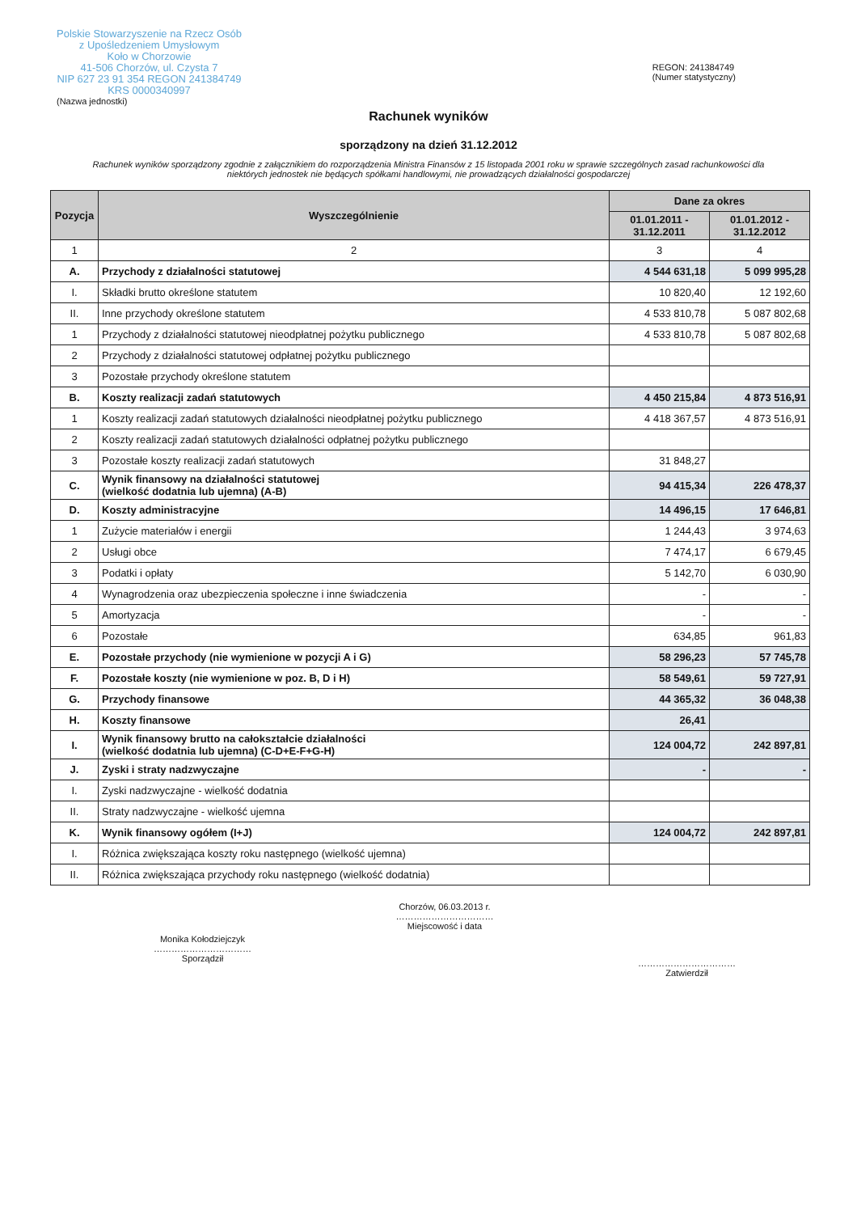Polskie Stowarzyszenie na Rzecz Osób
z Upośledzeniem Umysłowym
Koło w Chorzowie
41-506 Chorzów, ul. Czysta 7
NIP 627 23 91 354 REGON 241384749
KRS 0000340997
(Nazwa jednostki)
REGON: 241384749
(Numer statystyczny)
Rachunek wyników
sporządzony na dzień 31.12.2012
Rachunek wyników sporządzony zgodnie z załącznikiem do rozporządzenia Ministra Finansów z 15 listopada 2001 roku w sprawie szczególnych zasad rachunkowości dla niektórych jednostek nie będących spółkami handlowymi, nie prowadzących działalności gospodarczej
| Pozycja | Wyszczególnienie | Dane za okres | |
| --- | --- | --- | --- |
| | | 01.01.2011 - 31.12.2011 | 01.01.2012 - 31.12.2012 |
| 1 | 2 | 3 | 4 |
| A. | Przychody z działalności statutowej | 4 544 631,18 | 5 099 995,28 |
| I. | Składki brutto określone statutem | 10 820,40 | 12 192,60 |
| II. | Inne przychody określone statutem | 4 533 810,78 | 5 087 802,68 |
| 1 | Przychody z działalności statutowej nieodpłatnej pożytku publicznego | 4 533 810,78 | 5 087 802,68 |
| 2 | Przychody z działalności statutowej odpłatnej pożytku publicznego | | |
| 3 | Pozostałe przychody określone statutem | | |
| B. | Koszty realizacji zadań statutowych | 4 450 215,84 | 4 873 516,91 |
| 1 | Koszty realizacji zadań statutowych działalności nieodpłatnej pożytku publicznego | 4 418 367,57 | 4 873 516,91 |
| 2 | Koszty realizacji zadań statutowych działalności odpłatnej pożytku publicznego | | |
| 3 | Pozostałe koszty realizacji zadań statutowych | 31 848,27 | |
| C. | Wynik finansowy na działalności statutowej (wielkość dodatnia lub ujemna) (A-B) | 94 415,34 | 226 478,37 |
| D. | Koszty administracyjne | 14 496,15 | 17 646,81 |
| 1 | Zużycie materiałów i energii | 1 244,43 | 3 974,63 |
| 2 | Usługi obce | 7 474,17 | 6 679,45 |
| 3 | Podatki i opłaty | 5 142,70 | 6 030,90 |
| 4 | Wynagrodzenia oraz ubezpieczenia społeczne i inne świadczenia | - | - |
| 5 | Amortyzacja | - | - |
| 6 | Pozostałe | 634,85 | 961,83 |
| E. | Pozostałe przychody (nie wymienione w pozycji A i G) | 58 296,23 | 57 745,78 |
| F. | Pozostałe koszty (nie wymienione w poz. B, D i H) | 58 549,61 | 59 727,91 |
| G. | Przychody finansowe | 44 365,32 | 36 048,38 |
| H. | Koszty finansowe | 26,41 | |
| I. | Wynik finansowy brutto na całokształcie działalności (wielkość dodatnia lub ujemna) (C-D+E-F+G-H) | 124 004,72 | 242 897,81 |
| J. | Zyski i straty nadzwyczajne | - | - |
| I. | Zyski nadzwyczajne - wielkość dodatnia | | |
| II. | Straty nadzwyczajne - wielkość ujemna | | |
| K. | Wynik finansowy ogółem (I+J) | 124 004,72 | 242 897,81 |
| I. | Różnica zwiększająca koszty roku następnego (wielkość ujemna) | | |
| II. | Różnica zwiększająca przychody roku następnego (wielkość dodatnia) | | |
Monika Kołodziejczyk
……………………………
Sporządził
Chorzów, 06.03.2013 r.
……………………………
Miejscowość i data
……………………………
Zatwierdził